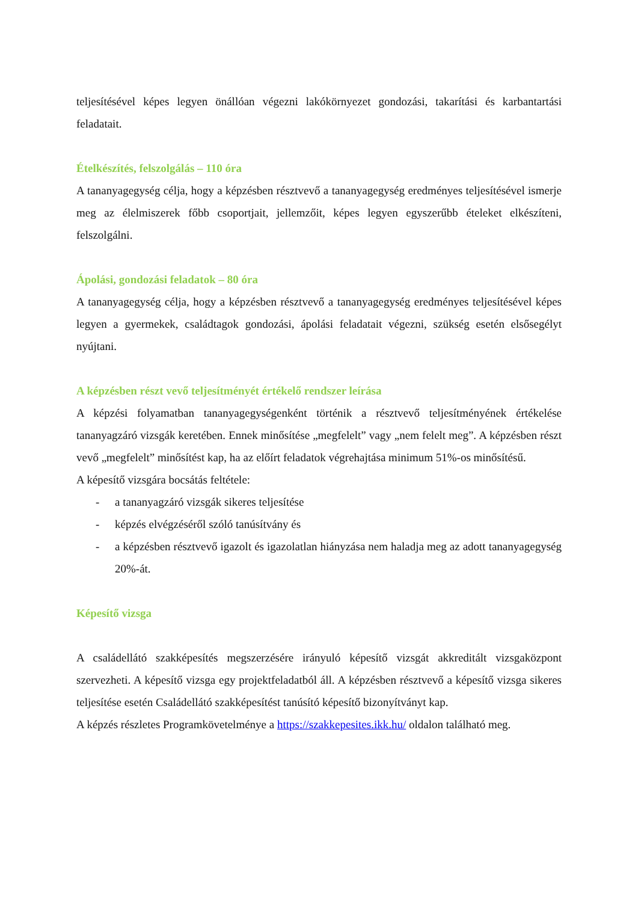teljesítésével képes legyen önállóan végezni lakókörnyezet gondozási, takarítási és karbantartási feladatait.
Ételkészítés, felszolgálás – 110 óra
A tananyagegység célja, hogy a képzésben résztvevő a tananyagegység eredményes teljesítésével ismerje meg az élelmiszerek főbb csoportjait, jellemzőit, képes legyen egyszerűbb ételeket elkészíteni, felszolgálni.
Ápolási, gondozási feladatok – 80 óra
A tananyagegység célja, hogy a képzésben résztvevő a tananyagegység eredményes teljesítésével képes legyen a gyermekek, családtagok gondozási, ápolási feladatait végezni, szükség esetén elsősegélyt nyújtani.
A képzésben részt vevő teljesítményét értékelő rendszer leírása
A képzési folyamatban tananyagegységenként történik a résztvevő teljesítményének értékelése tananyagzáró vizsgák keretében. Ennek minősítése „megfelelt” vagy „nem felelt meg”. A képzésben részt vevő „megfelelt” minősítést kap, ha az előírt feladatok végrehajtása minimum 51%-os minősítésű.
A képesítő vizsgára bocsátás feltétele:
- a tananyagzáró vizsgák sikeres teljesítése
- képzés elvégzéséről szóló tanúsítvány és
- a képzésben résztvevő igazolt és igazolatlan hiányzása nem haladja meg az adott tananyagegység 20%-át.
Képesítő vizsga
A családellátó szakképesítés megszerzésére irányuló képesítő vizsgát akkreditált vizsgaközpont szervezheti. A képesítő vizsga egy projektfeladatból áll. A képzésben résztvevő a képesítő vizsga sikeres teljesítése esetén Családellátó szakképesítést tanúsító képesítő bizonyítványt kap.
A képzés részletes Programkövetelménye a https://szakkepesites.ikk.hu/ oldalon található meg.